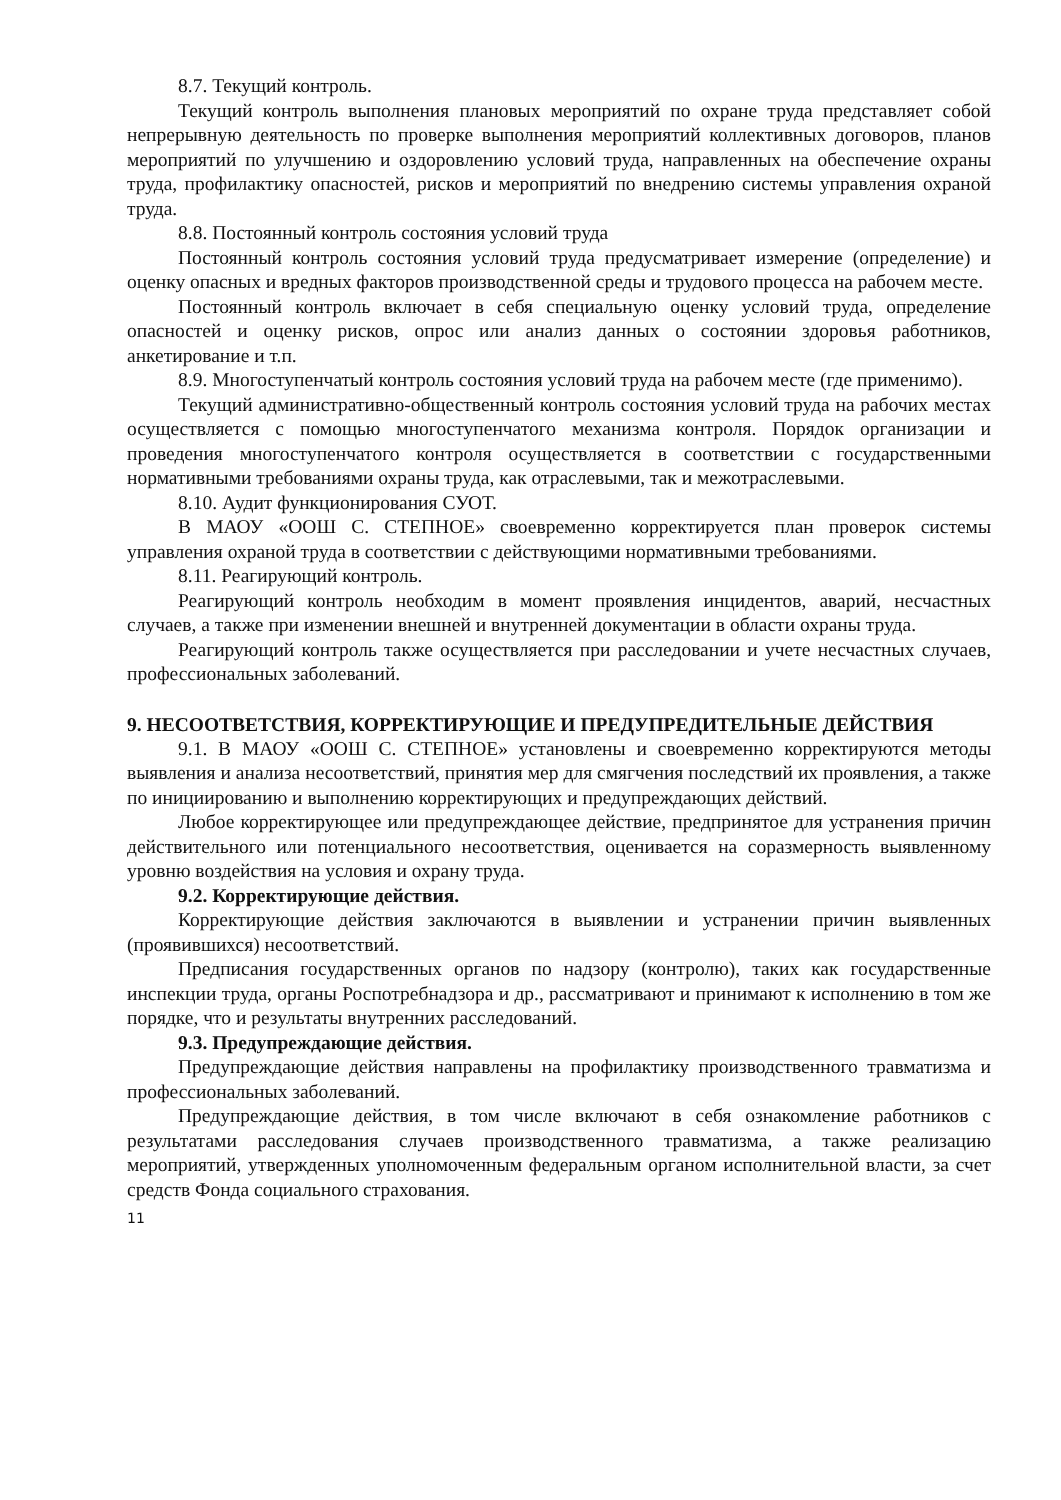8.7. Текущий контроль.
Текущий контроль выполнения плановых мероприятий по охране труда представляет собой непрерывную деятельность по проверке выполнения мероприятий коллективных договоров, планов мероприятий по улучшению и оздоровлению условий труда, направленных на обеспечение охраны труда, профилактику опасностей, рисков и мероприятий по внедрению системы управления охраной труда.
8.8. Постоянный контроль состояния условий труда
Постоянный контроль состояния условий труда предусматривает измерение (определение) и оценку опасных и вредных факторов производственной среды и трудового процесса на рабочем месте.
Постоянный контроль включает в себя специальную оценку условий труда, определение опасностей и оценку рисков, опрос или анализ данных о состоянии здоровья работников, анкетирование и т.п.
8.9. Многоступенчатый контроль состояния условий труда на рабочем месте (где применимо).
Текущий административно-общественный контроль состояния условий труда на рабочих местах осуществляется с помощью многоступенчатого механизма контроля. Порядок организации и проведения многоступенчатого контроля осуществляется в соответствии с государственными нормативными требованиями охраны труда, как отраслевыми, так и межотраслевыми.
8.10. Аудит функционирования СУОТ.
В МАОУ «ООШ С. СТЕПНОЕ» своевременно корректируется план проверок системы управления охраной труда в соответствии с действующими нормативными требованиями.
8.11. Реагирующий контроль.
Реагирующий контроль необходим в момент проявления инцидентов, аварий, несчастных случаев, а также при изменении внешней и внутренней документации в области охраны труда.
Реагирующий контроль также осуществляется при расследовании и учете несчастных случаев, профессиональных заболеваний.
9. НЕСООТВЕТСТВИЯ, КОРРЕКТИРУЮЩИЕ И ПРЕДУПРЕДИТЕЛЬНЫЕ ДЕЙСТВИЯ
9.1. В МАОУ «ООШ С. СТЕПНОЕ» установлены и своевременно корректируются методы выявления и анализа несоответствий, принятия мер для смягчения последствий их проявления, а также по инициированию и выполнению корректирующих и предупреждающих действий.
Любое корректирующее или предупреждающее действие, предпринятое для устранения причин действительного или потенциального несоответствия, оценивается на соразмерность выявленному уровню воздействия на условия и охрану труда.
9.2. Корректирующие действия.
Корректирующие действия заключаются в выявлении и устранении причин выявленных (проявившихся) несоответствий.
Предписания государственных органов по надзору (контролю), таких как государственные инспекции труда, органы Роспотребнадзора и др., рассматривают и принимают к исполнению в том же порядке, что и результаты внутренних расследований.
9.3. Предупреждающие действия.
Предупреждающие действия направлены на профилактику производственного травматизма и профессиональных заболеваний.
Предупреждающие действия, в том числе включают в себя ознакомление работников с результатами расследования случаев производственного травматизма, а также реализацию мероприятий, утвержденных уполномоченным федеральным органом исполнительной власти, за счет средств Фонда социального страхования.
11